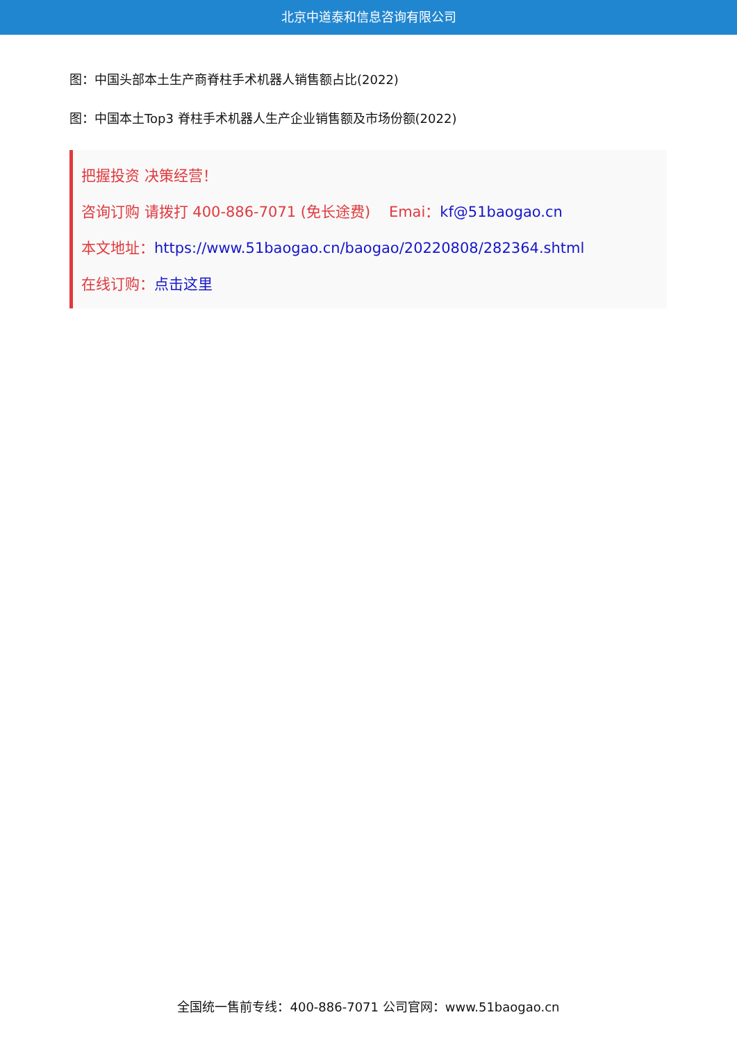北京中道泰和信息咨询有限公司
图：中国头部本土生产商脊柱手术机器人销售额占比(2022)
图：中国本土Top3 脊柱手术机器人生产企业销售额及市场份额(2022)
把握投资 决策经营！
咨询订购 请拨打 400-886-7071 (免长途费) Emai：kf@51baogao.cn
本文地址：https://www.51baogao.cn/baogao/20220808/282364.shtml
在线订购：点击这里
全国统一售前专线：400-886-7071 公司官网：www.51baogao.cn